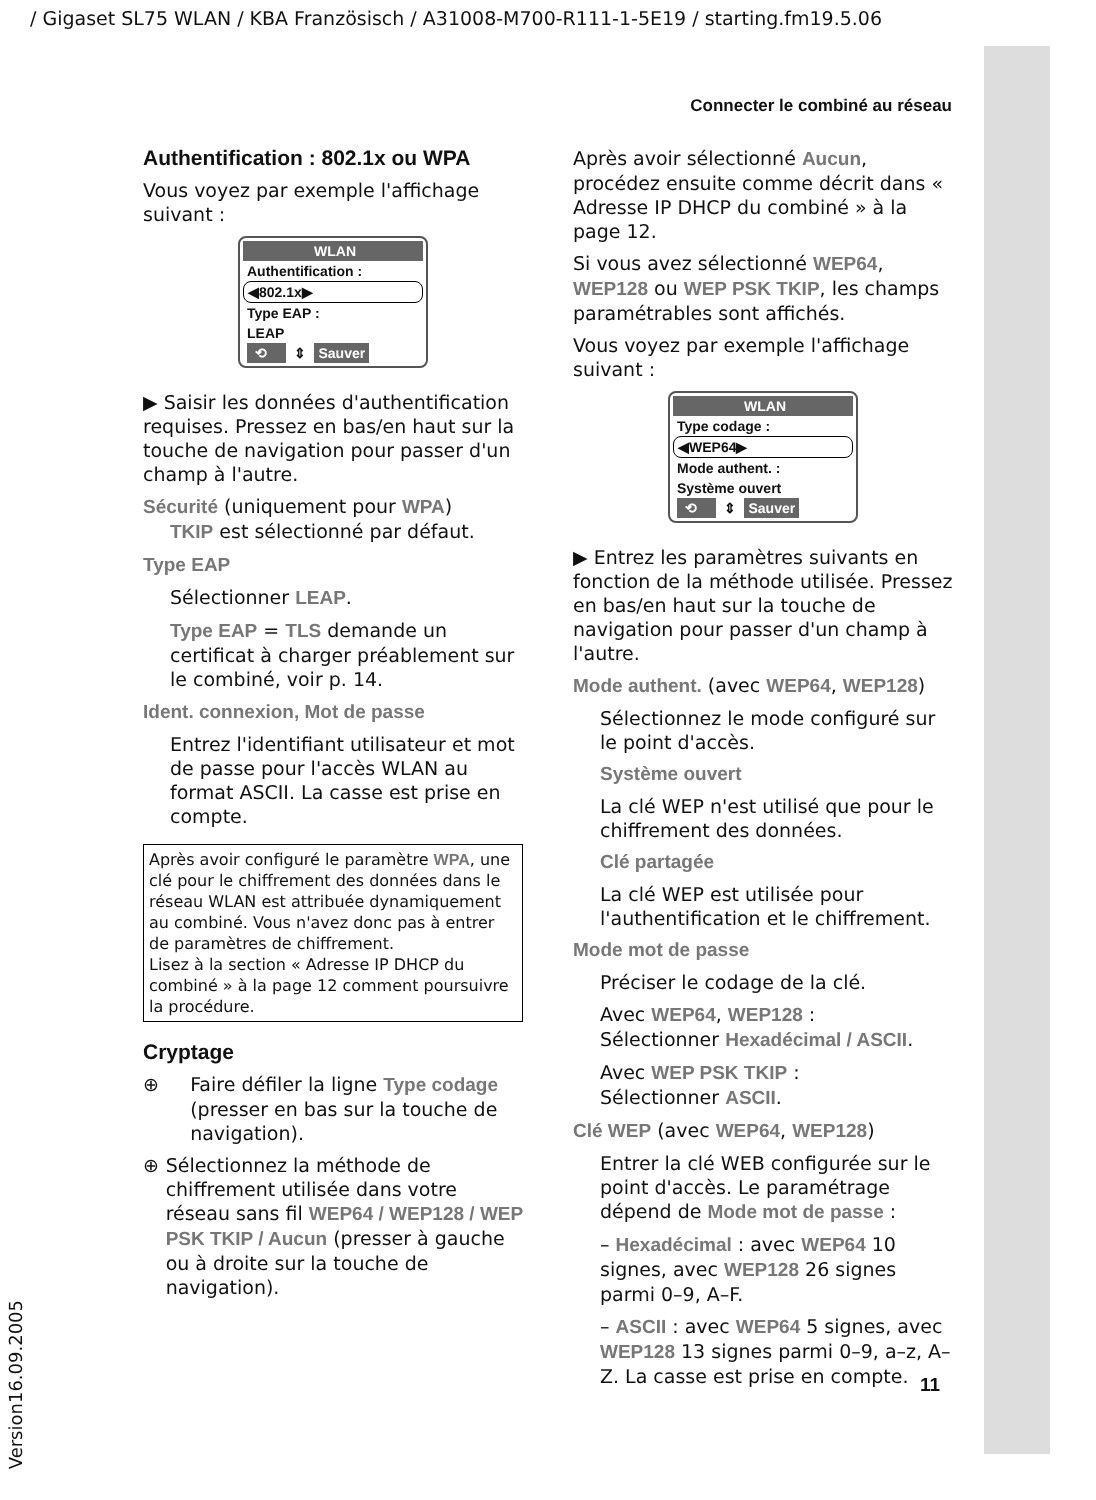/ Gigaset SL75 WLAN / KBA Französisch / A31008-M700-R111-1-5E19 / starting.fm19.5.06
Version16.09.2005
Connecter le combiné au réseau
Authentification : 802.1x ou WPA
Vous voyez par exemple l'affichage suivant :
WLAN
Authentification :
◀802.1x▶
Type EAP :
LEAP
⟲ ⇕ Sauver
▶ Saisir les données d'authentification requises. Pressez en bas/en haut sur la touche de navigation pour passer d'un champ à l'autre.
Sécurité (uniquement pour WPA)
TKIP est sélectionné par défaut.
Type EAP
Sélectionner LEAP.
Type EAP = TLS demande un certificat à charger préablement sur le combiné, voir p. 14.
Ident. connexion, Mot de passe
Entrez l'identifiant utilisateur et mot de passe pour l'accès WLAN au format ASCII. La casse est prise en compte.
Après avoir configuré le paramètre WPA, une clé pour le chiffrement des données dans le réseau WLAN est attribuée dynamiquement au combiné. Vous n'avez donc pas à entrer de paramètres de chiffrement.
Lisez à la section « Adresse IP DHCP du combiné » à la page 12 comment poursuivre la procédure.
Cryptage
⊕ Faire défiler la ligne Type codage (presser en bas sur la touche de navigation).
⊕ Sélectionnez la méthode de chiffrement utilisée dans votre réseau sans fil WEP64 / WEP128 / WEP PSK TKIP / Aucun (presser à gauche ou à droite sur la touche de navigation).
Après avoir sélectionné Aucun, procédez ensuite comme décrit dans « Adresse IP DHCP du combiné » à la page 12.
Si vous avez sélectionné WEP64, WEP128 ou WEP PSK TKIP, les champs paramétrables sont affichés.
Vous voyez par exemple l'affichage suivant :
WLAN
Type codage :
◀WEP64▶
Mode authent. :
Système ouvert
⟲ ⇕ Sauver
▶ Entrez les paramètres suivants en fonction de la méthode utilisée. Pressez en bas/en haut sur la touche de navigation pour passer d'un champ à l'autre.
Mode authent. (avec WEP64, WEP128)
Sélectionnez le mode configuré sur le point d'accès.
Système ouvert
La clé WEP n'est utilisé que pour le chiffrement des données.
Clé partagée
La clé WEP est utilisée pour l'authentification et le chiffrement.
Mode mot de passe
Préciser le codage de la clé.
Avec WEP64, WEP128 :
Sélectionner Hexadécimal / ASCII.
Avec WEP PSK TKIP :
Sélectionner ASCII.
Clé WEP (avec WEP64, WEP128)
Entrer la clé WEB configurée sur le point d'accès. Le paramétrage dépend de Mode mot de passe :
– Hexadécimal : avec WEP64 10 signes, avec WEP128 26 signes parmi 0–9, A–F.
– ASCII : avec WEP64 5 signes, avec WEP128 13 signes parmi 0–9, a–z, A–Z. La casse est prise en compte.
11